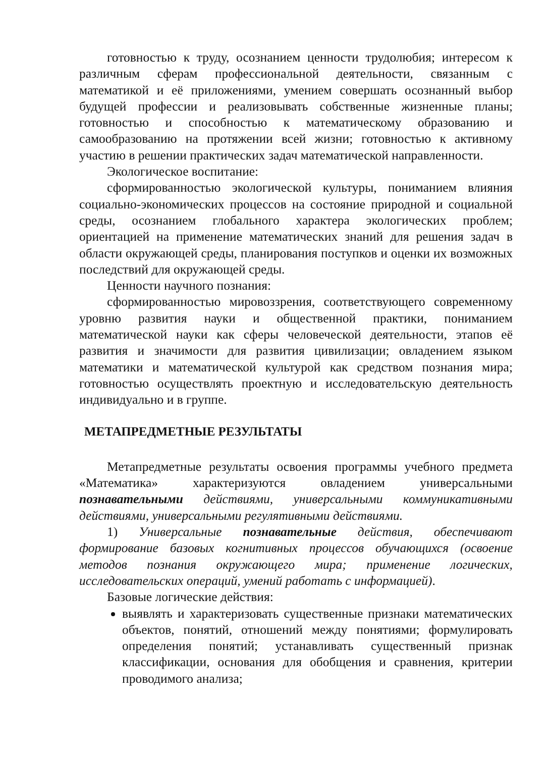готовностью к труду, осознанием ценности трудолюбия; интересом к различным сферам профессиональной деятельности, связанным с математикой и её приложениями, умением совершать осознанный выбор будущей профессии и реализовывать собственные жизненные планы; готовностью и способностью к математическому образованию и самообразованию на протяжении всей жизни; готовностью к активному участию в решении практических задач математической направленности.
Экологическое воспитание:
сформированностью экологической культуры, пониманием влияния социально-экономических процессов на состояние природной и социальной среды, осознанием глобального характера экологических проблем; ориентацией на применение математических знаний для решения задач в области окружающей среды, планирования поступков и оценки их возможных последствий для окружающей среды.
Ценности научного познания:
сформированностью мировоззрения, соответствующего современному уровню развития науки и общественной практики, пониманием математической науки как сферы человеческой деятельности, этапов её развития и значимости для развития цивилизации; овладением языком математики и математической культурой как средством познания мира; готовностью осуществлять проектную и исследовательскую деятельность индивидуально и в группе.
МЕТАПРЕДМЕТНЫЕ РЕЗУЛЬТАТЫ
Метапредметные результаты освоения программы учебного предмета «Математика» характеризуются овладением универсальными познавательными действиями, универсальными коммуникативными действиями, универсальными регулятивными действиями.
1) Универсальные познавательные действия, обеспечивают формирование базовых когнитивных процессов обучающихся (освоение методов познания окружающего мира; применение логических, исследовательских операций, умений работать с информацией).
Базовые логические действия:
выявлять и характеризовать существенные признаки математических объектов, понятий, отношений между понятиями; формулировать определения понятий; устанавливать существенный признак классификации, основания для обобщения и сравнения, критерии проводимого анализа;